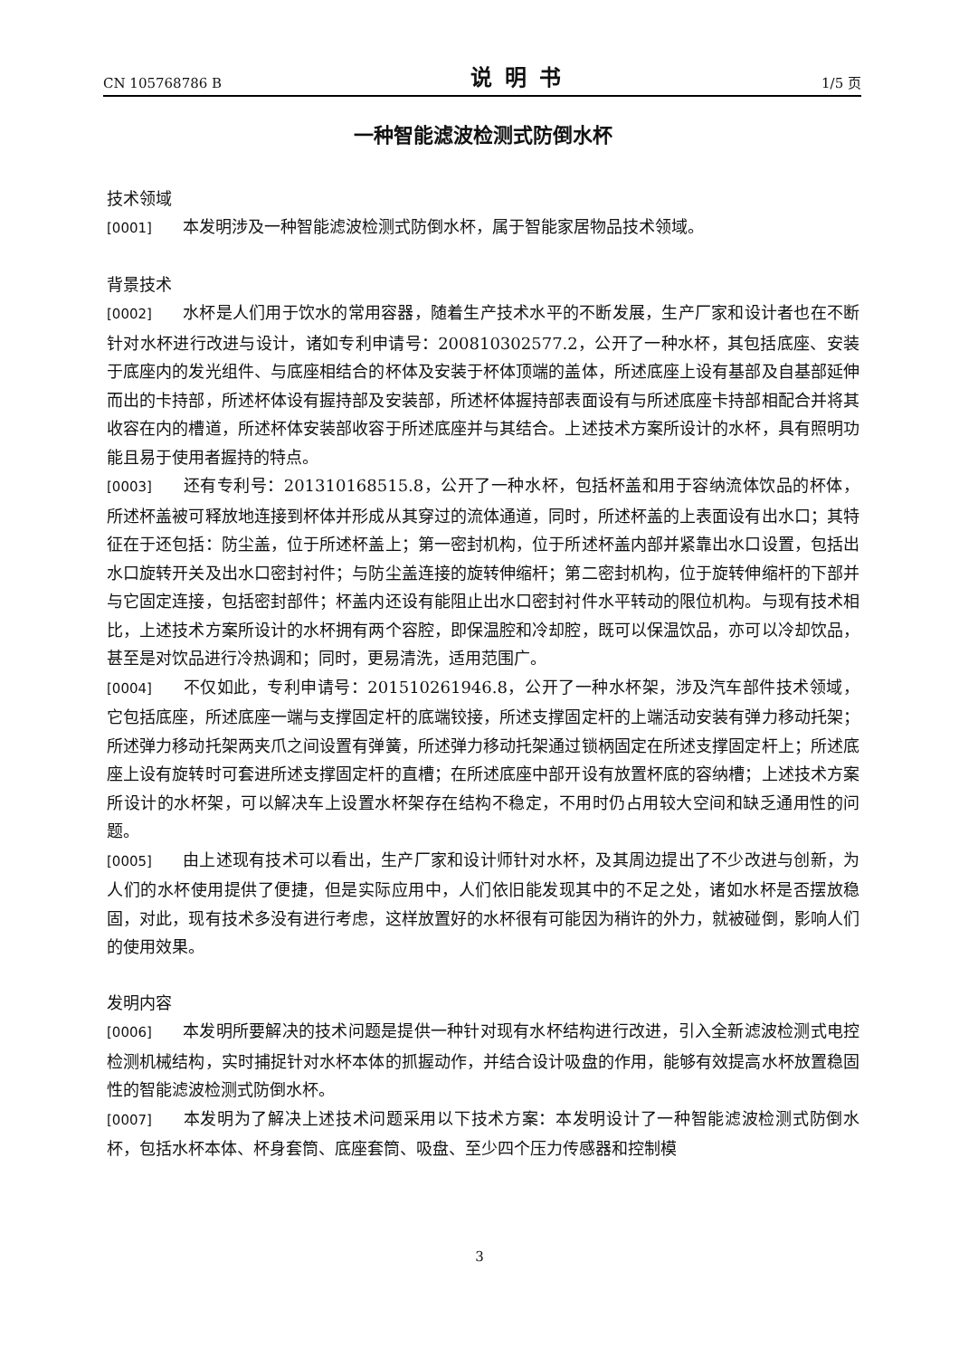CN 105768786 B 说明书 1/5 页
一种智能滤波检测式防倒水杯
技术领域
[0001] 本发明涉及一种智能滤波检测式防倒水杯，属于智能家居物品技术领域。
背景技术
[0002] 水杯是人们用于饮水的常用容器，随着生产技术水平的不断发展，生产厂家和设计者也在不断针对水杯进行改进与设计，诸如专利申请号：200810302577.2，公开了一种水杯，其包括底座、安装于底座内的发光组件、与底座相结合的杯体及安装于杯体顶端的盖体，所述底座上设有基部及自基部延伸而出的卡持部，所述杯体设有握持部及安装部，所述杯体握持部表面设有与所述底座卡持部相配合并将其收容在内的槽道，所述杯体安装部收容于所述底座并与其结合。上述技术方案所设计的水杯，具有照明功能且易于使用者握持的特点。
[0003] 还有专利号：201310168515.8，公开了一种水杯，包括杯盖和用于容纳流体饮品的杯体，所述杯盖被可释放地连接到杯体并形成从其穿过的流体通道，同时，所述杯盖的上表面设有出水口；其特征在于还包括：防尘盖，位于所述杯盖上；第一密封机构，位于所述杯盖内部并紧靠出水口设置，包括出水口旋转开关及出水口密封衬件；与防尘盖连接的旋转伸缩杆；第二密封机构，位于旋转伸缩杆的下部并与它固定连接，包括密封部件；杯盖内还设有能阻止出水口密封衬件水平转动的限位机构。与现有技术相比，上述技术方案所设计的水杯拥有两个容腔，即保温腔和冷却腔，既可以保温饮品，亦可以冷却饮品，甚至是对饮品进行冷热调和；同时，更易清洗，适用范围广。
[0004] 不仅如此，专利申请号：201510261946.8，公开了一种水杯架，涉及汽车部件技术领域，它包括底座，所述底座一端与支撑固定杆的底端铰接，所述支撑固定杆的上端活动安装有弹力移动托架；所述弹力移动托架两夹爪之间设置有弹簧，所述弹力移动托架通过锁柄固定在所述支撑固定杆上；所述底座上设有旋转时可套进所述支撑固定杆的直槽；在所述底座中部开设有放置杯底的容纳槽；上述技术方案所设计的水杯架，可以解决车上设置水杯架存在结构不稳定，不用时仍占用较大空间和缺乏通用性的问题。
[0005] 由上述现有技术可以看出，生产厂家和设计师针对水杯，及其周边提出了不少改进与创新，为人们的水杯使用提供了便捷，但是实际应用中，人们依旧能发现其中的不足之处，诸如水杯是否摆放稳固，对此，现有技术多没有进行考虑，这样放置好的水杯很有可能因为稍许的外力，就被碰倒，影响人们的使用效果。
发明内容
[0006] 本发明所要解决的技术问题是提供一种针对现有水杯结构进行改进，引入全新滤波检测式电控检测机械结构，实时捕捉针对水杯本体的抓握动作，并结合设计吸盘的作用，能够有效提高水杯放置稳固性的智能滤波检测式防倒水杯。
[0007] 本发明为了解决上述技术问题采用以下技术方案：本发明设计了一种智能滤波检测式防倒水杯，包括水杯本体、杯身套筒、底座套筒、吸盘、至少四个压力传感器和控制模
3